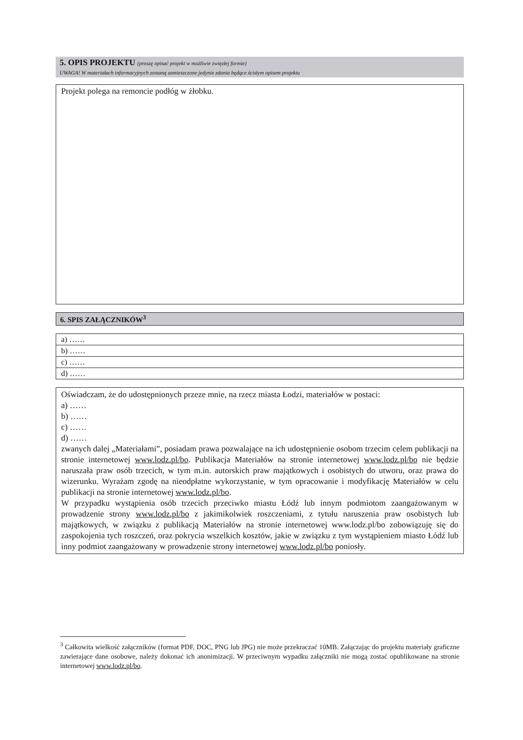5. OPIS PROJEKTU (proszę opisać projekt w możliwie zwięzłej formie)
UWAGA! W materiałach informacyjnych zostaną zamieszczone jedynie zdania będące ścisłym opisem projektu
Projekt polega na remoncie podłóg w żłobku.
6. SPIS ZAŁĄCZNIKÓW<sup>3</sup>
| a) …… |
| b) …… |
| c) …… |
| d) …… |
Oświadczam, że do udostępnionych przeze mnie, na rzecz miasta Łodzi, materiałów w postaci:
a) ……
b) ……
c) ……
d) ……
zwanych dalej „Materiałami”, posiadam prawa pozwalające na ich udostępnienie osobom trzecim celem publikacji na stronie internetowej www.lodz.pl/bo. Publikacja Materiałów na stronie internetowej www.lodz.pl/bo nie będzie naruszała praw osób trzecich, w tym m.in. autorskich praw majątkowych i osobistych do utworu, oraz prawa do wizerunku. Wyrażam zgodę na nieodpłatne wykorzystanie, w tym opracowanie i modyfikację Materiałów w celu publikacji na stronie internetowej www.lodz.pl/bo.
W przypadku wystąpienia osób trzecich przeciwko miastu Łódź lub innym podmiotom zaangażowanym w prowadzenie strony www.lodz.pl/bo z jakimikolwiek roszczeniami, z tytułu naruszenia praw osobistych lub majątkowych, w związku z publikacją Materiałów na stronie internetowej www.lodz.pl/bo zobowiązuję się do zaspokojenia tych roszczeń, oraz pokrycia wszelkich kosztów, jakie w związku z tym wystąpieniem miasto Łódź lub inny podmiot zaangażowany w prowadzenie strony internetowej www.lodz.pl/bo poniosły.
<sup>3</sup> Całkowita wielkość załączników (format PDF, DOC, PNG lub JPG) nie może przekraczać 10MB. Załączając do projektu materiały graficzne zawierające dane osobowe, należy dokonać ich anonimizacji. W przeciwnym wypadku załączniki nie mogą zostać opublikowane na stronie internetowej www.lodz.pl/bo.